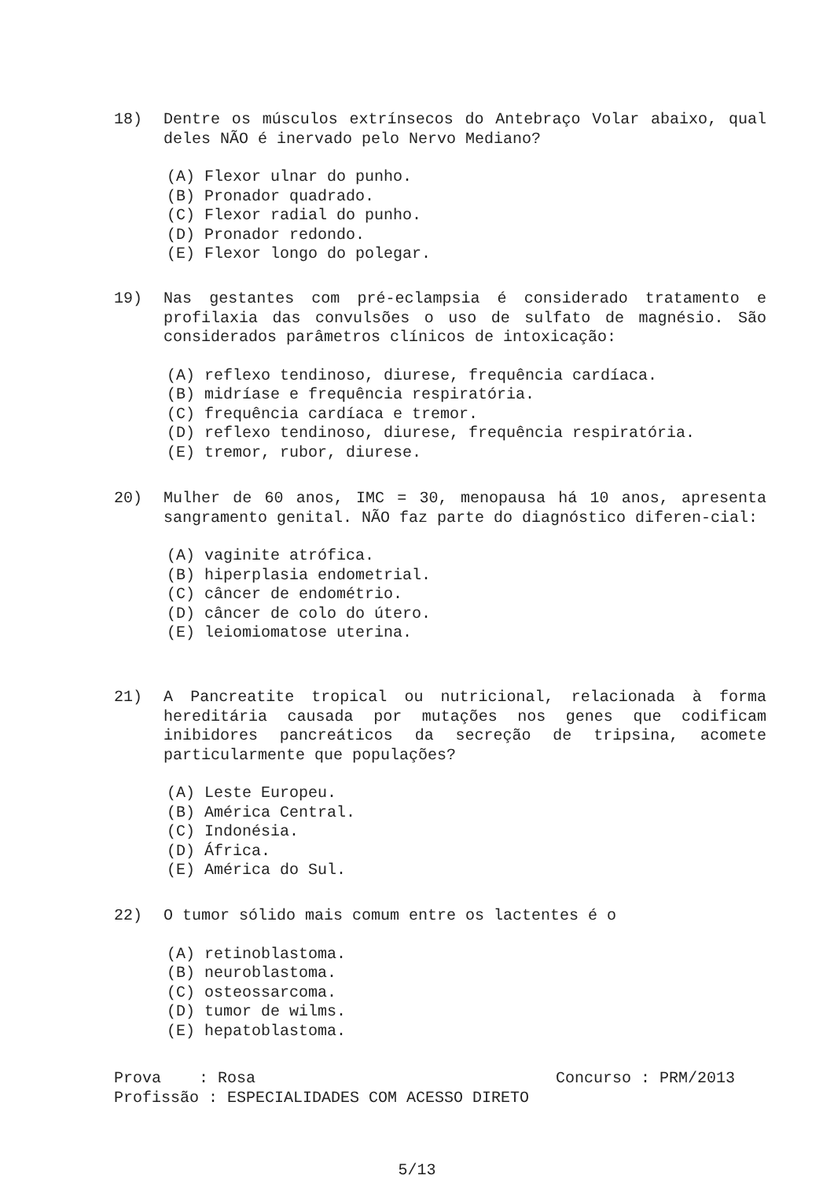18) Dentre os músculos extrínsecos do Antebraço Volar abaixo, qual deles NÃO é inervado pelo Nervo Mediano?
(A) Flexor ulnar do punho.
(B) Pronador quadrado.
(C) Flexor radial do punho.
(D) Pronador redondo.
(E) Flexor longo do polegar.
19) Nas gestantes com pré-eclampsia é considerado tratamento e profilaxia das convulsões o uso de sulfato de magnésio. São considerados parâmetros clínicos de intoxicação:
(A) reflexo tendinoso, diurese, frequência cardíaca.
(B) midríase e frequência respiratória.
(C) frequência cardíaca e tremor.
(D) reflexo tendinoso, diurese, frequência respiratória.
(E) tremor, rubor, diurese.
20) Mulher de 60 anos, IMC = 30, menopausa há 10 anos, apresenta sangramento genital. NÃO faz parte do diagnóstico diferen-cial:
(A) vaginite atrófica.
(B) hiperplasia endometrial.
(C) câncer de endométrio.
(D) câncer de colo do útero.
(E) leiomiomatose uterina.
21) A Pancreatite tropical ou nutricional, relacionada à forma hereditária causada por mutações nos genes que codificam inibidores pancreáticos da secreção de tripsina, acomete particularmente que populações?
(A) Leste Europeu.
(B) América Central.
(C) Indonésia.
(D) África.
(E) América do Sul.
22) O tumor sólido mais comum entre os lactentes é o
(A) retinoblastoma.
(B) neuroblastoma.
(C) osteossarcoma.
(D) tumor de wilms.
(E) hepatoblastoma.
Prova : Rosa Concurso : PRM/2013
Profissão : ESPECIALIDADES COM ACESSO DIRETO
5/13